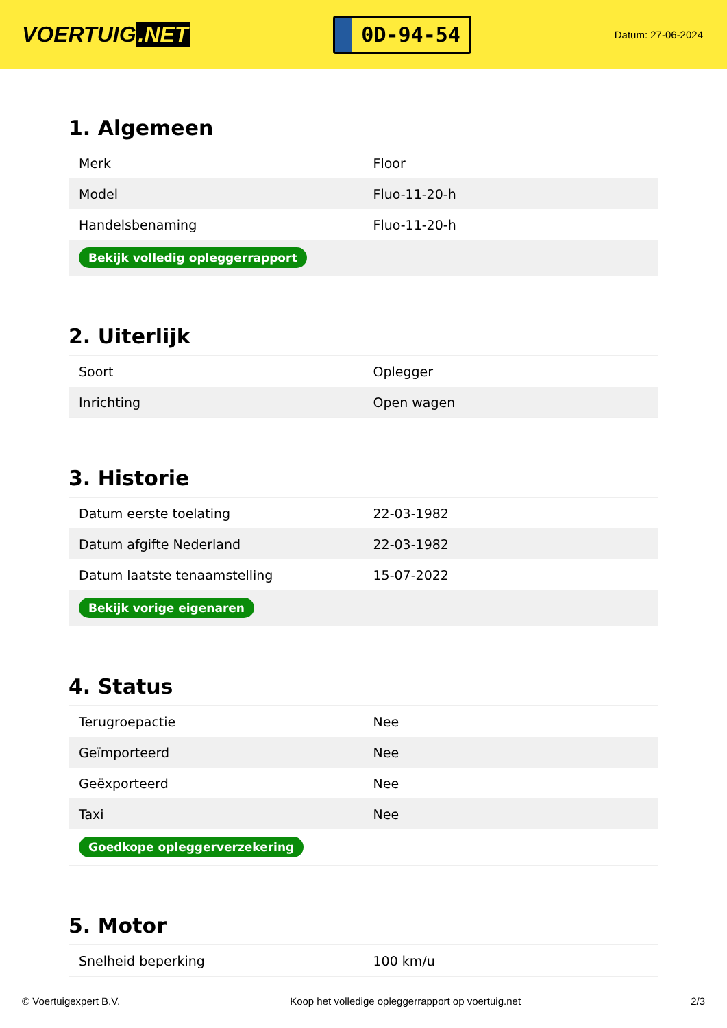VOERTUIG.NET
0D-94-54
Datum: 27-06-2024
1. Algemeen
| Merk | Floor |
| Model | Fluo-11-20-h |
| Handelsbenaming | Fluo-11-20-h |
| Bekijk volledig opleggerrapport | |
2. Uiterlijk
| Soort | Oplegger |
| Inrichting | Open wagen |
3. Historie
| Datum eerste toelating | 22-03-1982 |
| Datum afgifte Nederland | 22-03-1982 |
| Datum laatste tenaamstelling | 15-07-2022 |
| Bekijk vorige eigenaren | |
4. Status
| Terugroepactie | Nee |
| Geïmporteerd | Nee |
| Geëxporteerd | Nee |
| Taxi | Nee |
| Goedkope opleggerverzekering | |
5. Motor
| Snelheid beperking | 100 km/u |
© Voertuigexpert B.V. Koop het volledige opleggerrapport op voertuig.net 2/3